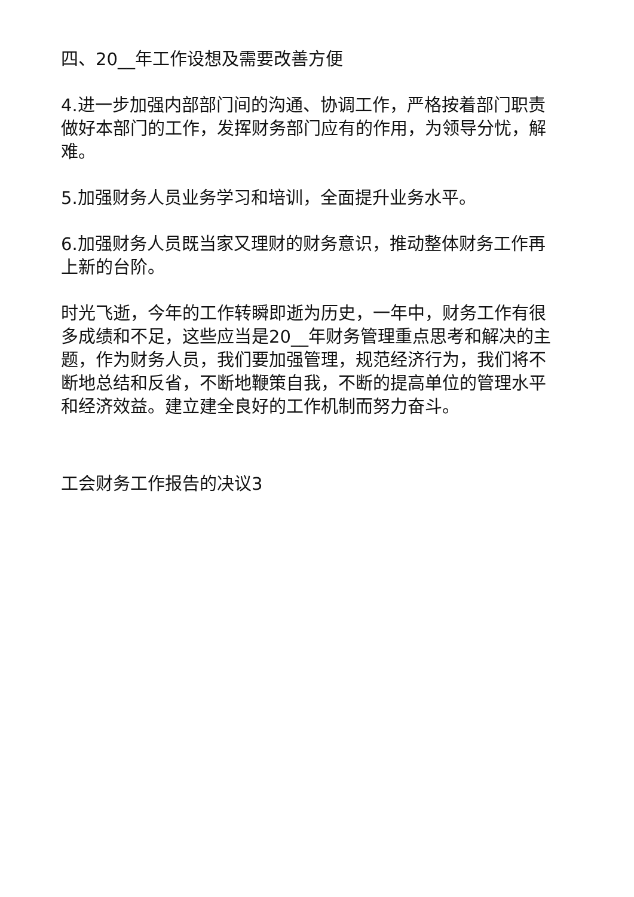四、20__年工作设想及需要改善方便
4.进一步加强内部部门间的沟通、协调工作，严格按着部门职责做好本部门的工作，发挥财务部门应有的作用，为领导分忧，解难。
5.加强财务人员业务学习和培训，全面提升业务水平。
6.加强财务人员既当家又理财的财务意识，推动整体财务工作再上新的台阶。
时光飞逝，今年的工作转瞬即逝为历史，一年中，财务工作有很多成绩和不足，这些应当是20__年财务管理重点思考和解决的主题，作为财务人员，我们要加强管理，规范经济行为，我们将不断地总结和反省，不断地鞭策自我，不断的提高单位的管理水平和经济效益。建立建全良好的工作机制而努力奋斗。
工会财务工作报告的决议3